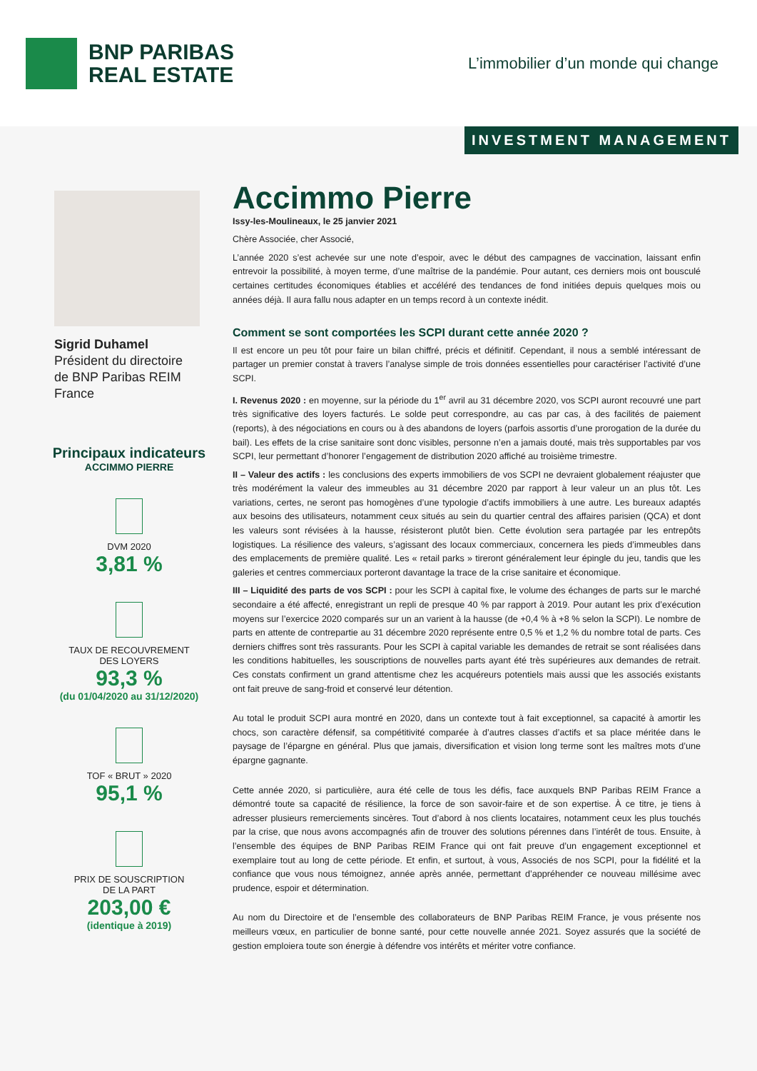BNP PARIBAS
REAL ESTATE
L’immobilier d’un monde qui change
INVESTMENT MANAGEMENT
Sigrid Duhamel
Président du directoire
de BNP Paribas REIM France
Principaux indicateurs
ACCIMMO PIERRE
DVM 2020
3,81 %
TAUX DE RECOUVREMENT
DES LOYERS
93,3 %
(du 01/04/2020 au 31/12/2020)
TOF « BRUT » 2020
95,1 %
PRIX DE SOUSCRIPTION
DE LA PART
203,00 €
(identique à 2019)
Accimmo Pierre
Issy-les-Moulineaux, le 25 janvier 2021
Chère Associée, cher Associé,
L’année 2020 s’est achevée sur une note d’espoir, avec le début des campagnes de vaccination, laissant enfin entrevoir la possibilité, à moyen terme, d’une maîtrise de la pandémie. Pour autant, ces derniers mois ont bousculé certaines certitudes économiques établies et accéléré des tendances de fond initiées depuis quelques mois ou années déjà. Il aura fallu nous adapter en un temps record à un contexte inédit.
Comment se sont comportées les SCPI durant cette année 2020 ?
Il est encore un peu tôt pour faire un bilan chiffré, précis et définitif. Cependant, il nous a semblé intéressant de partager un premier constat à travers l’analyse simple de trois données essentielles pour caractériser l’activité d’une SCPI.
I. Revenus 2020 : en moyenne, sur la période du 1<sup>er</sup> avril au 31 décembre 2020, vos SCPI auront recouvré une part très significative des loyers facturés. Le solde peut correspondre, au cas par cas, à des facilités de paiement (reports), à des négociations en cours ou à des abandons de loyers (parfois assortis d’une prorogation de la durée du bail). Les effets de la crise sanitaire sont donc visibles, personne n’en a jamais douté, mais très supportables par vos SCPI, leur permettant d’honorer l’engagement de distribution 2020 affiché au troisième trimestre.
II – Valeur des actifs : les conclusions des experts immobiliers de vos SCPI ne devraient globalement réajuster que très modérément la valeur des immeubles au 31 décembre 2020 par rapport à leur valeur un an plus tôt. Les variations, certes, ne seront pas homogènes d’une typologie d’actifs immobiliers à une autre. Les bureaux adaptés aux besoins des utilisateurs, notamment ceux situés au sein du quartier central des affaires parisien (QCA) et dont les valeurs sont révisées à la hausse, résisteront plutôt bien. Cette évolution sera partagée par les entrepôts logistiques. La résilience des valeurs, s’agissant des locaux commerciaux, concernera les pieds d’immeubles dans des emplacements de première qualité. Les « retail parks » tireront généralement leur épingle du jeu, tandis que les galeries et centres commerciaux porteront davantage la trace de la crise sanitaire et économique.
III – Liquidité des parts de vos SCPI : pour les SCPI à capital fixe, le volume des échanges de parts sur le marché secondaire a été affecté, enregistrant un repli de presque 40 % par rapport à 2019. Pour autant les prix d’exécution moyens sur l’exercice 2020 comparés sur un an varient à la hausse (de +0,4 % à +8 % selon la SCPI). Le nombre de parts en attente de contrepartie au 31 décembre 2020 représente entre 0,5 % et 1,2 % du nombre total de parts. Ces derniers chiffres sont très rassurants. Pour les SCPI à capital variable les demandes de retrait se sont réalisées dans les conditions habituelles, les souscriptions de nouvelles parts ayant été très supérieures aux demandes de retrait. Ces constats confirment un grand attentisme chez les acquéreurs potentiels mais aussi que les associés existants ont fait preuve de sang-froid et conservé leur détention.
Au total le produit SCPI aura montré en 2020, dans un contexte tout à fait exceptionnel, sa capacité à amortir les chocs, son caractère défensif, sa compétitivité comparée à d’autres classes d’actifs et sa place méritée dans le paysage de l’épargne en général. Plus que jamais, diversification et vision long terme sont les maîtres mots d’une épargne gagnante.
Cette année 2020, si particulière, aura été celle de tous les défis, face auxquels BNP Paribas REIM France a démontré toute sa capacité de résilience, la force de son savoir-faire et de son expertise. À ce titre, je tiens à adresser plusieurs remerciements sincères. Tout d’abord à nos clients locataires, notamment ceux les plus touchés par la crise, que nous avons accompagnés afin de trouver des solutions pérennes dans l’intérêt de tous. Ensuite, à l’ensemble des équipes de BNP Paribas REIM France qui ont fait preuve d’un engagement exceptionnel et exemplaire tout au long de cette période. Et enfin, et surtout, à vous, Associés de nos SCPI, pour la fidélité et la confiance que vous nous témoignez, année après année, permettant d’appréhender ce nouveau millésime avec prudence, espoir et détermination.
Au nom du Directoire et de l’ensemble des collaborateurs de BNP Paribas REIM France, je vous présente nos meilleurs vœux, en particulier de bonne santé, pour cette nouvelle année 2021. Soyez assurés que la société de gestion emploiera toute son énergie à défendre vos intérêts et mériter votre confiance.